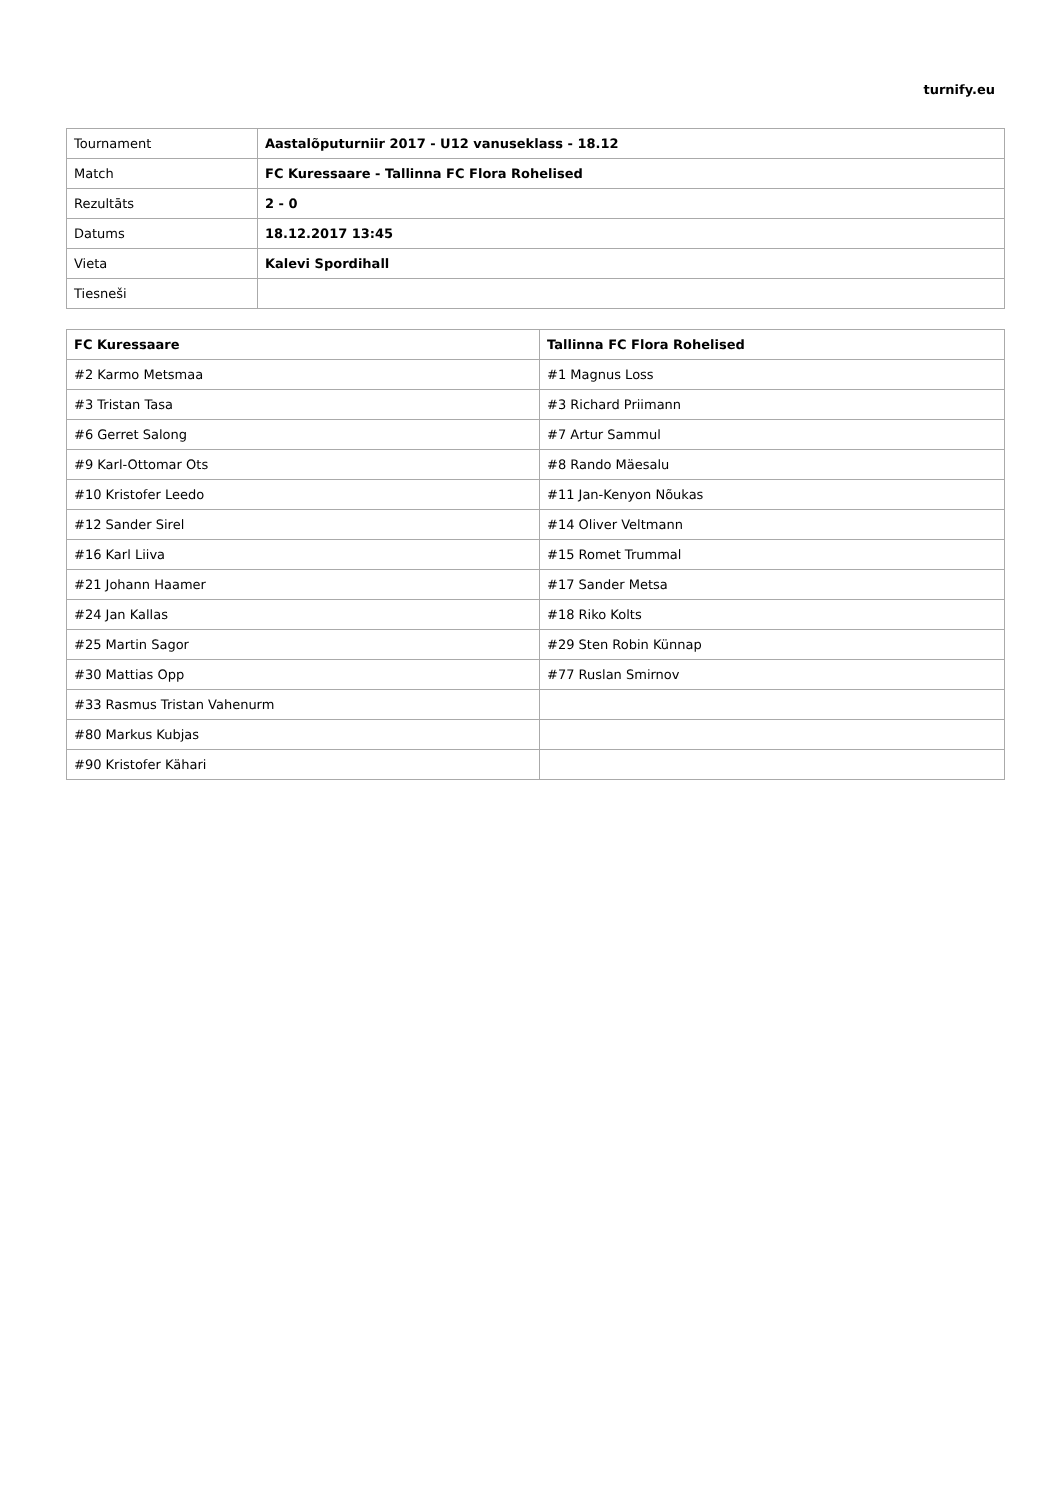turnify.eu
| Tournament | Aastalõputurniir 2017 - U12 vanuseklass - 18.12 |
| Match | FC Kuressaare - Tallinna FC Flora Rohelised |
| Rezultāts | 2 - 0 |
| Datums | 18.12.2017 13:45 |
| Vieta | Kalevi Spordihall |
| Tiesneši | |
| FC Kuressaare | Tallinna FC Flora Rohelised |
| --- | --- |
| #2 Karmo Metsmaa | #1 Magnus Loss |
| #3 Tristan Tasa | #3 Richard Priimann |
| #6 Gerret Salong | #7 Artur Sammul |
| #9 Karl-Ottomar Ots | #8 Rando Mäesalu |
| #10 Kristofer Leedo | #11 Jan-Kenyon Nõukas |
| #12 Sander Sirel | #14 Oliver Veltmann |
| #16 Karl Liiva | #15 Romet Trummal |
| #21 Johann Haamer | #17 Sander Metsa |
| #24 Jan Kallas | #18 Riko Kolts |
| #25 Martin Sagor | #29 Sten Robin Künnap |
| #30 Mattias Opp | #77 Ruslan Smirnov |
| #33 Rasmus Tristan Vahenurm | |
| #80 Markus Kubjas | |
| #90 Kristofer Kähari | |